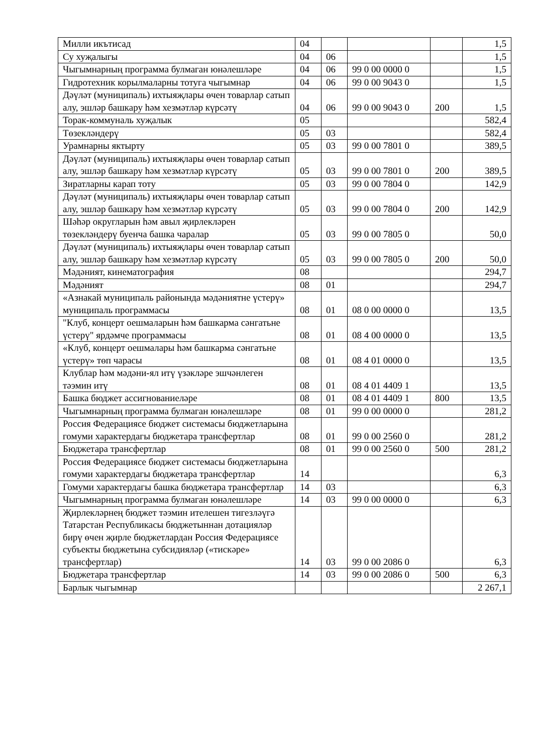| Милли икътисад | 04 | | | | 1,5 |
| Су хуҗалыгы | 04 | 06 | | | 1,5 |
| Чыгымнарның программа булмаган юнәлешләре | 04 | 06 | 99 0 00 0000 0 | | 1,5 |
| Гидротехник корылмаларны тотуга чыгымнар | 04 | 06 | 99 0 00 9043 0 | | 1,5 |
| Дәүләт (муниципаль) ихтыяҗлары өчен товарлар сатып алу, эшләр башкару һәм хезмәтләр күрсәтү | 04 | 06 | 99 0 00 9043 0 | 200 | 1,5 |
| Торак-коммуналь хуҗалык | 05 | | | | 582,4 |
| Төзекләндерү | 05 | 03 | | | 582,4 |
| Урамнарны яктырту | 05 | 03 | 99 0 00 7801 0 | | 389,5 |
| Дәүләт (муниципаль) ихтыяҗлары өчен товарлар сатып алу, эшләр башкару һәм хезмәтләр күрсәтү | 05 | 03 | 99 0 00 7801 0 | 200 | 389,5 |
| Зиратларны карап тоту | 05 | 03 | 99 0 00 7804 0 | | 142,9 |
| Дәүләт (муниципаль) ихтыяҗлары өчен товарлар сатып алу, эшләр башкару һәм хезмәтләр күрсәтү | 05 | 03 | 99 0 00 7804 0 | 200 | 142,9 |
| Шәһәр округларын һәм авыл җирлекләрен төзекләндерү буенча башка чаралар | 05 | 03 | 99 0 00 7805 0 | | 50,0 |
| Дәүләт (муниципаль) ихтыяҗлары өчен товарлар сатып алу, эшләр башкару һәм хезмәтләр күрсәтү | 05 | 03 | 99 0 00 7805 0 | 200 | 50,0 |
| Мәдәният, кинематография | 08 | | | | 294,7 |
| Мәдәният | 08 | 01 | | | 294,7 |
| «Азнакай муниципаль районында мәдәниятне үстерү» муниципаль программасы | 08 | 01 | 08 0 00 0000 0 | | 13,5 |
| "Клуб, концерт оешмаларын һәм башкарма сәнгатьне үстерү" ярдәмче программасы | 08 | 01 | 08 4 00 0000 0 | | 13,5 |
| «Клуб, концерт оешмалары һәм башкарма сәнгатьне үстерү» төп чарасы | 08 | 01 | 08 4 01 0000 0 | | 13,5 |
| Клублар һәм мәдәни-ял итү үзәкләре эшчәнлеген тәэмин итү | 08 | 01 | 08 4 01 4409 1 | | 13,5 |
| Башка бюджет ассигнованиеләре | 08 | 01 | 08 4 01 4409 1 | 800 | 13,5 |
| Чыгымнарның программа булмаган юнәлешләре | 08 | 01 | 99 0 00 0000 0 | | 281,2 |
| Россия Федерациясе бюджет системасы бюджетларына гомуми характердагы бюджетара трансфертлар | 08 | 01 | 99 0 00 2560 0 | | 281,2 |
| Бюджетара трансфертлар | 08 | 01 | 99 0 00 2560 0 | 500 | 281,2 |
| Россия Федерациясе бюджет системасы бюджетларына гомуми характердагы бюджетара трансфертлар | 14 | | | | 6,3 |
| Гомуми характердагы башка бюджетара трансфертлар | 14 | 03 | | | 6,3 |
| Чыгымнарның программа булмаган юнәлешләре | 14 | 03 | 99 0 00 0000 0 | | 6,3 |
| Җирлекләрнең бюджет тәэмин ителешен тигезләүгә Татарстан Республикасы бюджетыннан дотацияләр бирү өчен җирле бюджетлардан Россия Федерациясе субъекты бюджетына субсидияләр («тискәре» трансфертлар) | 14 | 03 | 99 0 00 2086 0 | | 6,3 |
| Бюджетара трансфертлар | 14 | 03 | 99 0 00 2086 0 | 500 | 6,3 |
| Барлык чыгымнар | | | | | 2 267,1 |